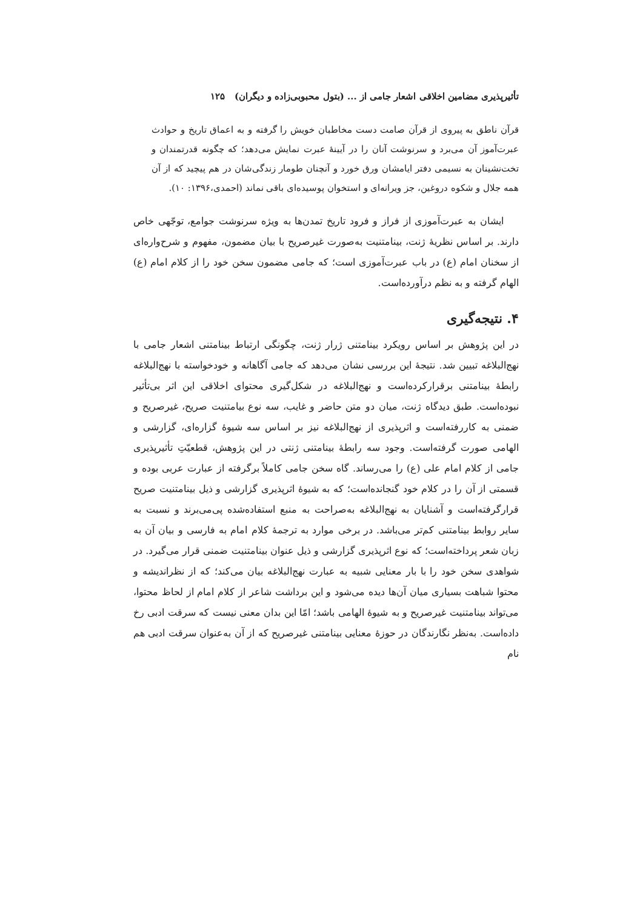تأثیرپذیری مضامین اخلاقی اشعار جامی از ... (بتول محبوبی‌زاده و دیگران) ۱۲۵
قرآن ناطق به پیروی از قرآن صامت دست مخاطبان خویش را گرفته و به اعماق تاریخ و حوادث عبرت‌آموز آن می‌برد و سرنوشت آنان را در آیینهٔ عبرت نمایش می‌دهد؛ که چگونه قدرتمندان و تخت‌نشینان به نسیمی دفتر ایامشان ورق خورد و آنچنان طومار زندگی‌شان در هم پیچید که از آن همه جلال و شکوه دروغین، جز ویرانه‌ای و استخوان پوسیده‌ای باقی نماند (احمدی،۱۳۹۶: ۱۰).
ایشان به عبرت‌آموزی از فراز و فرود تاریخ تمدن‌ها به ویژه سرنوشت جوامع، توجّهی خاص دارند. بر اساس نظریهٔ ژنت، بینامتنیت به‌صورت غیرصریح با بیان مضمون، مفهوم و شرح‌واره‌ای از سخنان امام (ع) در باب عبرت‌آموزی است؛ که جامی مضمون سخن خود را از کلام امام (ع) الهام گرفته و به نظم درآورده‌است.
۴. نتیجه‌گیری
در این پژوهش بر اساس رویکرد بینامتنی ژرار ژنت، چگونگی ارتباط بینامتنی اشعار جامی با نهج‌البلاغه تبیین شد. نتیجهٔ این بررسی نشان می‌دهد که جامی آگاهانه و خودخواسته با نهج‌البلاغه رابطهٔ بینامتنی برقرارکرده‌است و نهج‌البلاغه در شکل‌گیری محتوای اخلاقی این اثر بی‌تأثیر نبوده‌است. طبق دیدگاه ژنت، میان دو متن حاضر و غایب، سه نوع بیامتنیت صریح، غیرصریح و ضمنی به کاررفته‌است و اثرپذیری از نهج‌البلاغه نیز بر اساس سه شیوهٔ گزاره‌ای، گزارشی و الهامی صورت گرفته‌است. وجود سه رابطهٔ بینامتنی ژنتی در این پژوهش، قطعیّتِ تأثیرپذیری جامی از کلام امام علی (ع) را می‌رساند. گاه سخن جامی کاملاً برگرفته از عبارت عربی بوده و قسمتی از آن را در کلام خود گنجانده‌است؛ که به شیوهٔ اثرپذیری گزارشی و ذیل بینامتنیت صریح قرارگرفته‌است و آشنایان به نهج‌البلاغه به‌صراحت به منبع استفاده‌شده پی‌می‌برند و نسبت به سایر روابط بینامتنی کم‌تر می‌باشد. در برخی موارد به ترجمهٔ کلام امام به فارسی و بیان آن به زبان شعر پرداخته‌است؛ که نوع اثرپذیری گزارشی و ذیل عنوان بینامتنیت ضمنی قرار می‌گیرد. در شواهدی سخن خود را با بار معنایی شبیه به عبارت نهج‌البلاغه بیان می‌کند؛ که از نظراندیشه و محتوا شباهت بسیاری میان آن‌ها دیده می‌شود و این برداشت شاعر از کلام امام از لحاظ محتوا، می‌تواند بینامتنیت غیرصریح و به شیوهٔ الهامی باشد؛ امّا این بدان معنی نیست که سرقت ادبی رخ داده‌است. به‌نظر نگارندگان در حوزهٔ معنایی بینامتنی غیرصریح که از آن به‌عنوان سرقت ادبی هم نام